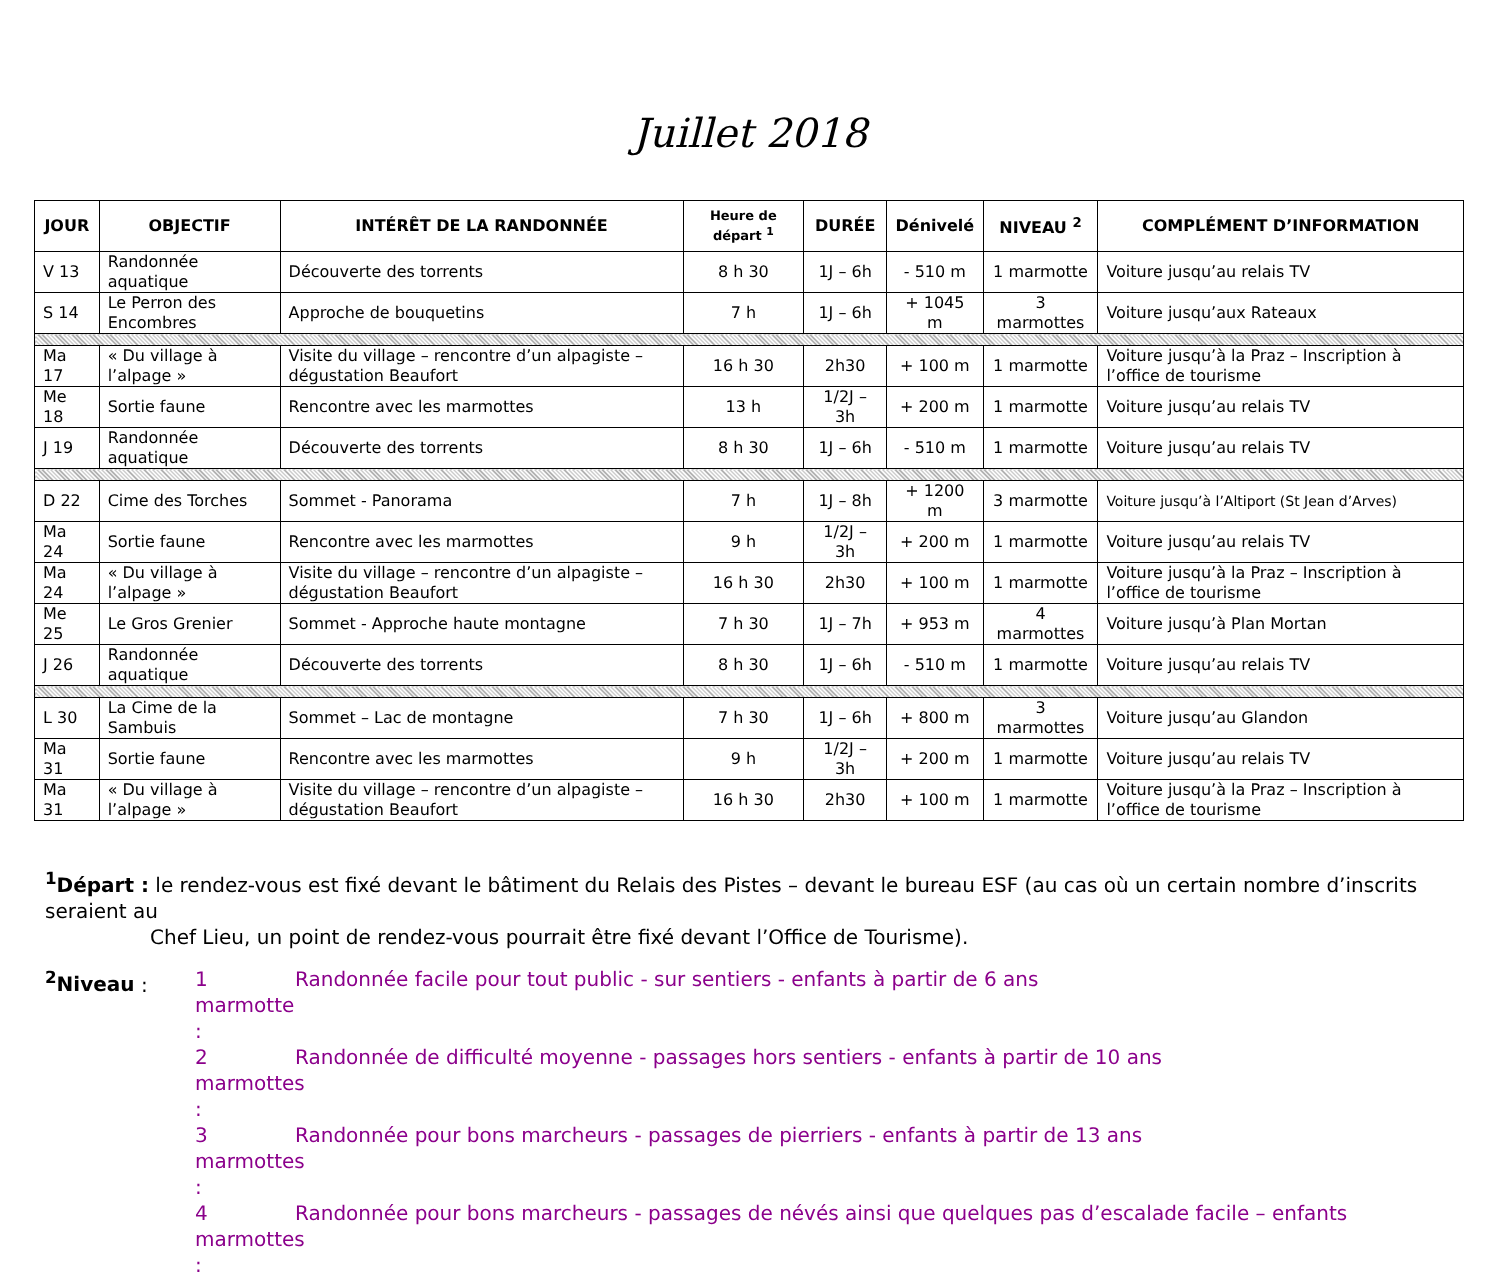Juillet 2018
| JOUR | OBJECTIF | INTÉRÊT DE LA RANDONNÉE | Heure de départ <sup>1</sup> | DURÉE | Dénivelé | NIVEAU <sup>2</sup> | COMPLÉMENT D’INFORMATION |
| --- | --- | --- | --- | --- | --- | --- | --- |
| V 13 | Randonnée aquatique | Découverte des torrents | 8 h 30 | 1J – 6h | - 510 m | 1 marmotte | Voiture jusqu’au relais TV |
| S 14 | Le Perron des Encombres | Approche de bouquetins | 7 h | 1J – 6h | + 1045 m | 3 marmottes | Voiture jusqu’aux Rateaux |
| Ma 17 | « Du village à l’alpage » | Visite du village – rencontre d’un alpagiste – dégustation Beaufort | 16 h 30 | 2h30 | + 100 m | 1 marmotte | Voiture jusqu’à la Praz – Inscription à l’office de tourisme |
| Me 18 | Sortie faune | Rencontre avec les marmottes | 13 h | 1/2J – 3h | + 200 m | 1 marmotte | Voiture jusqu’au relais TV |
| J 19 | Randonnée aquatique | Découverte des torrents | 8 h 30 | 1J – 6h | - 510 m | 1 marmotte | Voiture jusqu’au relais TV |
| D 22 | Cime des Torches | Sommet - Panorama | 7 h | 1J – 8h | + 1200 m | 3 marmotte | Voiture jusqu’à l’Altiport (St Jean d’Arves) |
| Ma 24 | Sortie faune | Rencontre avec les marmottes | 9 h | 1/2J – 3h | + 200 m | 1 marmotte | Voiture jusqu’au relais TV |
| Ma 24 | « Du village à l’alpage » | Visite du village – rencontre d’un alpagiste – dégustation Beaufort | 16 h 30 | 2h30 | + 100 m | 1 marmotte | Voiture jusqu’à la Praz – Inscription à l’office de tourisme |
| Me 25 | Le Gros Grenier | Sommet - Approche haute montagne | 7 h 30 | 1J – 7h | + 953 m | 4 marmottes | Voiture jusqu’à Plan Mortan |
| J 26 | Randonnée aquatique | Découverte des torrents | 8 h 30 | 1J – 6h | - 510 m | 1 marmotte | Voiture jusqu’au relais TV |
| L 30 | La Cime de la Sambuis | Sommet – Lac de montagne | 7 h 30 | 1J – 6h | + 800 m | 3 marmottes | Voiture jusqu’au Glandon |
| Ma 31 | Sortie faune | Rencontre avec les marmottes | 9 h | 1/2J – 3h | + 200 m | 1 marmotte | Voiture jusqu’au relais TV |
| Ma 31 | « Du village à l’alpage » | Visite du village – rencontre d’un alpagiste – dégustation Beaufort | 16 h 30 | 2h30 | + 100 m | 1 marmotte | Voiture jusqu’à la Praz – Inscription à l’office de tourisme |
<sup>1</sup> Départ : le rendez-vous est fixé devant le bâtiment du Relais des Pistes – devant le bureau ESF (au cas où un certain nombre d’inscrits seraient au
Chef Lieu, un point de rendez-vous pourrait être fixé devant l’Office de Tourisme).
<sup>2</sup> Niveau :
1 marmotte :
Randonnée facile pour tout public - sur sentiers - enfants à partir de 6 ans
2 marmottes :
Randonnée de difficulté moyenne - passages hors sentiers - enfants à partir de 10 ans
3 marmottes :
Randonnée pour bons marcheurs - passages de pierriers - enfants à partir de 13 ans
4 marmottes :
Randonnée pour bons marcheurs - passages de névés ainsi que quelques pas d’escalade facile – enfants